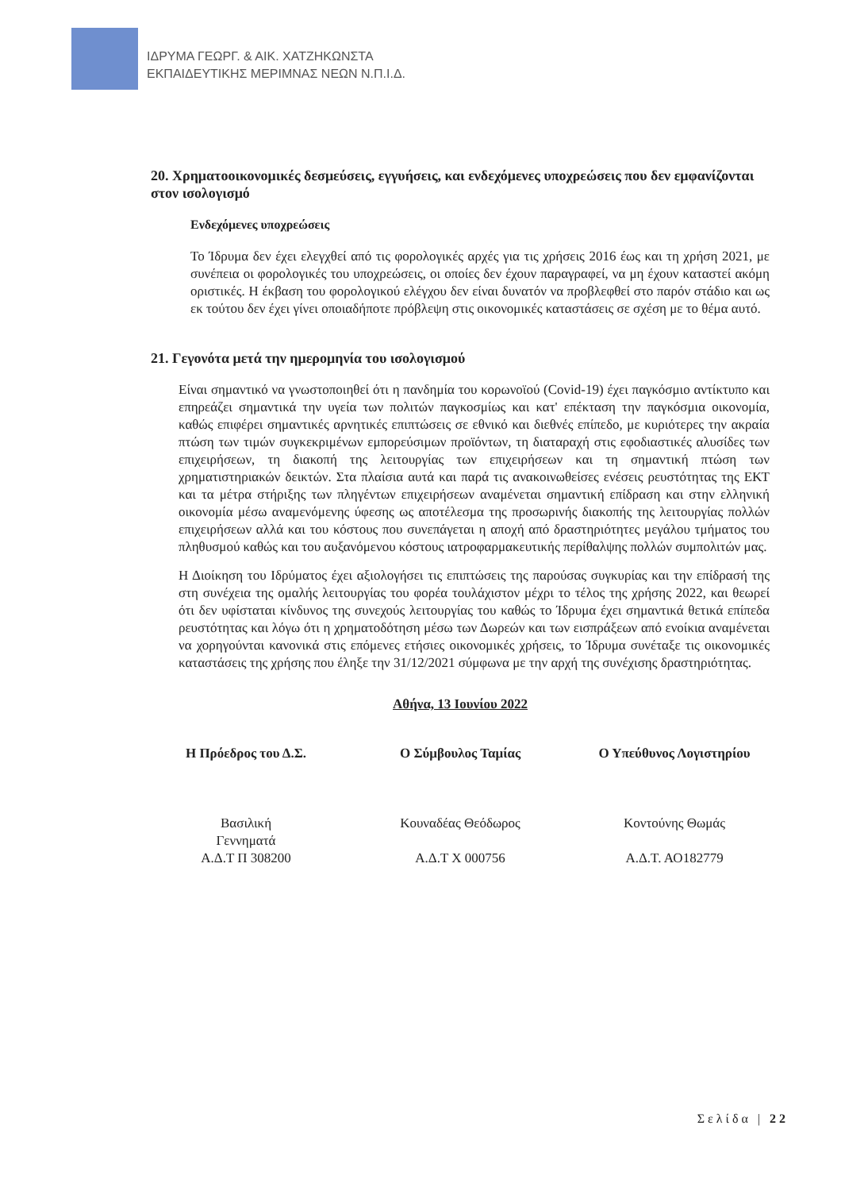ΙΔΡΥΜΑ ΓΕΩΡΓ. & ΑΙΚ. ΧΑΤΖΗΚΩΝΣΤΑ
ΕΚΠΑΙΔΕΥΤΙΚΗΣ ΜΕΡΙΜΝΑΣ ΝΕΩΝ Ν.Π.Ι.Δ.
20. Χρηματοοικονομικές δεσμεύσεις, εγγυήσεις, και ενδεχόμενες υποχρεώσεις που δεν εμφανίζονται στον ισολογισμό
Ενδεχόμενες υποχρεώσεις
Το Ίδρυμα δεν έχει ελεγχθεί από τις φορολογικές αρχές για τις χρήσεις 2016 έως και τη χρήση 2021, με συνέπεια οι φορολογικές του υποχρεώσεις, οι οποίες δεν έχουν παραγραφεί, να μη έχουν καταστεί ακόμη οριστικές. Η έκβαση του φορολογικού ελέγχου δεν είναι δυνατόν να προβλεφθεί στο παρόν στάδιο και ως εκ τούτου δεν έχει γίνει οποιαδήποτε πρόβλεψη στις οικονομικές καταστάσεις σε σχέση με το θέμα αυτό.
21. Γεγονότα μετά την ημερομηνία του ισολογισμού
Είναι σημαντικό να γνωστοποιηθεί ότι η πανδημία του κορωνοϊού (Covid-19) έχει παγκόσμιο αντίκτυπο και επηρεάζει σημαντικά την υγεία των πολιτών παγκοσμίως και κατ' επέκταση την παγκόσμια οικονομία, καθώς επιφέρει σημαντικές αρνητικές επιπτώσεις σε εθνικό και διεθνές επίπεδο, με κυριότερες την ακραία πτώση των τιμών συγκεκριμένων εμπορεύσιμων προϊόντων, τη διαταραχή στις εφοδιαστικές αλυσίδες των επιχειρήσεων, τη διακοπή της λειτουργίας των επιχειρήσεων και τη σημαντική πτώση των χρηματιστηριακών δεικτών. Στα πλαίσια αυτά και παρά τις ανακοινωθείσες ενέσεις ρευστότητας της ΕΚΤ και τα μέτρα στήριξης των πληγέντων επιχειρήσεων αναμένεται σημαντική επίδραση και στην ελληνική οικονομία μέσω αναμενόμενης ύφεσης ως αποτέλεσμα της προσωρινής διακοπής της λειτουργίας πολλών επιχειρήσεων αλλά και του κόστους που συνεπάγεται η αποχή από δραστηριότητες μεγάλου τμήματος του πληθυσμού καθώς και του αυξανόμενου κόστους ιατροφαρμακευτικής περίθαλψης πολλών συμπολιτών μας.
Η Διοίκηση του Ιδρύματος έχει αξιολογήσει τις επιπτώσεις της παρούσας συγκυρίας και την επίδρασή της στη συνέχεια της ομαλής λειτουργίας του φορέα τουλάχιστον μέχρι το τέλος της χρήσης 2022, και θεωρεί ότι δεν υφίσταται κίνδυνος της συνεχούς λειτουργίας του καθώς το Ίδρυμα έχει σημαντικά θετικά επίπεδα ρευστότητας και λόγω ότι η χρηματοδότηση μέσω των Δωρεών και των εισπράξεων από ενοίκια αναμένεται να χορηγούνται κανονικά στις επόμενες ετήσιες οικονομικές χρήσεις, το Ίδρυμα συνέταξε τις οικονομικές καταστάσεις της χρήσης που έληξε την 31/12/2021 σύμφωνα με την αρχή της συνέχισης δραστηριότητας.
Αθήνα, 13 Ιουνίου 2022
Η Πρόεδρος του Δ.Σ.
Βασιλική
Γεννηματά
Α.Δ.Τ Π 308200
Ο Σύμβουλος Ταμίας
Κουναδέας Θεόδωρος
Α.Δ.Τ Χ 000756
Ο Υπεύθυνος Λογιστηρίου
Κοντούνης Θωμάς
Α.Δ.Τ. ΑΟ182779
Σελίδα | 22